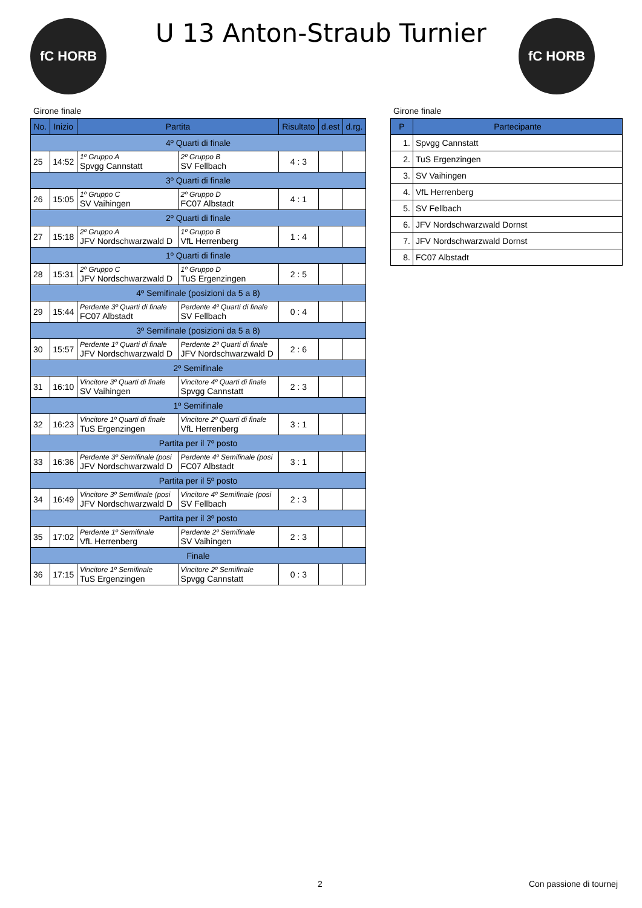fC HORB fC HORB
U 13 Anton-Straub Turnier
Girone finale
| No. | Inizio | Partita | | Risultato | d.est | d.rg. |
| --- | --- | --- | --- | --- | --- | --- |
| 4º Quarti di finale | | | | | | |
| 25 | 14:52 | 1º Gruppo A Spvgg Cannstatt | 2º Gruppo B SV Fellbach | 4 : 3 | | |
| 3º Quarti di finale | | | | | | |
| 26 | 15:05 | 1º Gruppo C SV Vaihingen | 2º Gruppo D FC07 Albstadt | 4 : 1 | | |
| 2º Quarti di finale | | | | | | |
| 27 | 15:18 | 2º Gruppo A JFV Nordschwarzwald D | 1º Gruppo B VfL Herrenberg | 1 : 4 | | |
| 1º Quarti di finale | | | | | | |
| 28 | 15:31 | 2º Gruppo C JFV Nordschwarzwald D | 1º Gruppo D TuS Ergenzingen | 2 : 5 | | |
| 4º Semifinale (posizioni da 5 a 8) | | | | | | |
| 29 | 15:44 | Perdente 3º Quarti di finale FC07 Albstadt | Perdente 4º Quarti di finale SV Fellbach | 0 : 4 | | |
| 3º Semifinale (posizioni da 5 a 8) | | | | | | |
| 30 | 15:57 | Perdente 1º Quarti di finale JFV Nordschwarzwald D | Perdente 2º Quarti di finale JFV Nordschwarzwald D | 2 : 6 | | |
| 2º Semifinale | | | | | | |
| 31 | 16:10 | Vincitore 3º Quarti di finale SV Vaihingen | Vincitore 4º Quarti di finale Spvgg Cannstatt | 2 : 3 | | |
| 1º Semifinale | | | | | | |
| 32 | 16:23 | Vincitore 1º Quarti di finale TuS Ergenzingen | Vincitore 2º Quarti di finale VfL Herrenberg | 3 : 1 | | |
| Partita per il 7º posto | | | | | | |
| 33 | 16:36 | Perdente 3º Semifinale (posi JFV Nordschwarzwald D | Perdente 4º Semifinale (posi FC07 Albstadt | 3 : 1 | | |
| Partita per il 5º posto | | | | | | |
| 34 | 16:49 | Vincitore 3º Semifinale (posi JFV Nordschwarzwald D | Vincitore 4º Semifinale (posi SV Fellbach | 2 : 3 | | |
| Partita per il 3º posto | | | | | | |
| 35 | 17:02 | Perdente 1º Semifinale VfL Herrenberg | Perdente 2º Semifinale SV Vaihingen | 2 : 3 | | |
| Finale | | | | | | |
| 36 | 17:15 | Vincitore 1º Semifinale TuS Ergenzingen | Vincitore 2º Semifinale Spvgg Cannstatt | 0 : 3 | | |
Girone finale
| P | Partecipante |
| --- | --- |
| 1. | Spvgg Cannstatt |
| 2. | TuS Ergenzingen |
| 3. | SV Vaihingen |
| 4. | VfL Herrenberg |
| 5. | SV Fellbach |
| 6. | JFV Nordschwarzwald Dornst |
| 7. | JFV Nordschwarzwald Dornst |
| 8. | FC07 Albstadt |
2 Con passione di tournej